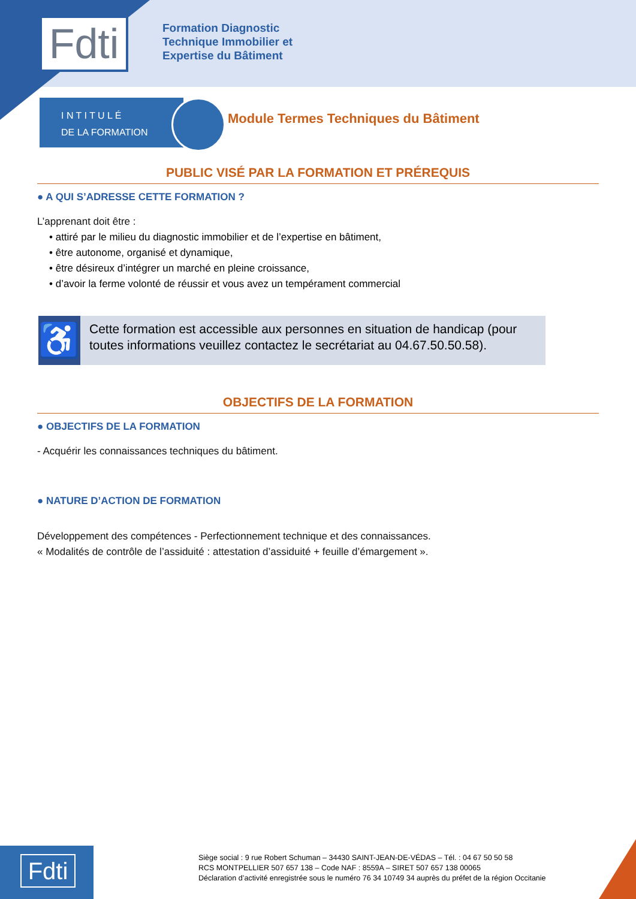Fdti
Formation Diagnostic
Technique Immobilier et
Expertise du Bâtiment
I N T I T U L É
DE LA FORMATION
Module Termes Techniques du Bâtiment
PUBLIC VISÉ PAR LA FORMATION ET PRÉREQUIS
● A QUI S’ADRESSE CETTE FORMATION ?
L’apprenant doit être :
• attiré par le milieu du diagnostic immobilier et de l’expertise en bâtiment,
• être autonome, organisé et dynamique,
• être désireux d’intégrer un marché en pleine croissance,
• d’avoir la ferme volonté de réussir et vous avez un tempérament commercial
♿
Cette formation est accessible aux personnes en situation de handicap (pour toutes informations veuillez contactez le secrétariat au 04.67.50.50.58).
OBJECTIFS DE LA FORMATION
● OBJECTIFS DE LA FORMATION
- Acquérir les connaissances techniques du bâtiment.
● NATURE D’ACTION DE FORMATION
Développement des compétences - Perfectionnement technique et des connaissances.
« Modalités de contrôle de l’assiduité : attestation d’assiduité + feuille d’émargement ».
Fdti
Siège social : 9 rue Robert Schuman – 34430 SAINT-JEAN-DE-VÉDAS – Tél. : 04 67 50 50 58
RCS MONTPELLIER 507 657 138 – Code NAF : 8559A – SIRET 507 657 138 00065
Déclaration d’activité enregistrée sous le numéro 76 34 10749 34 auprès du préfet de la région Occitanie